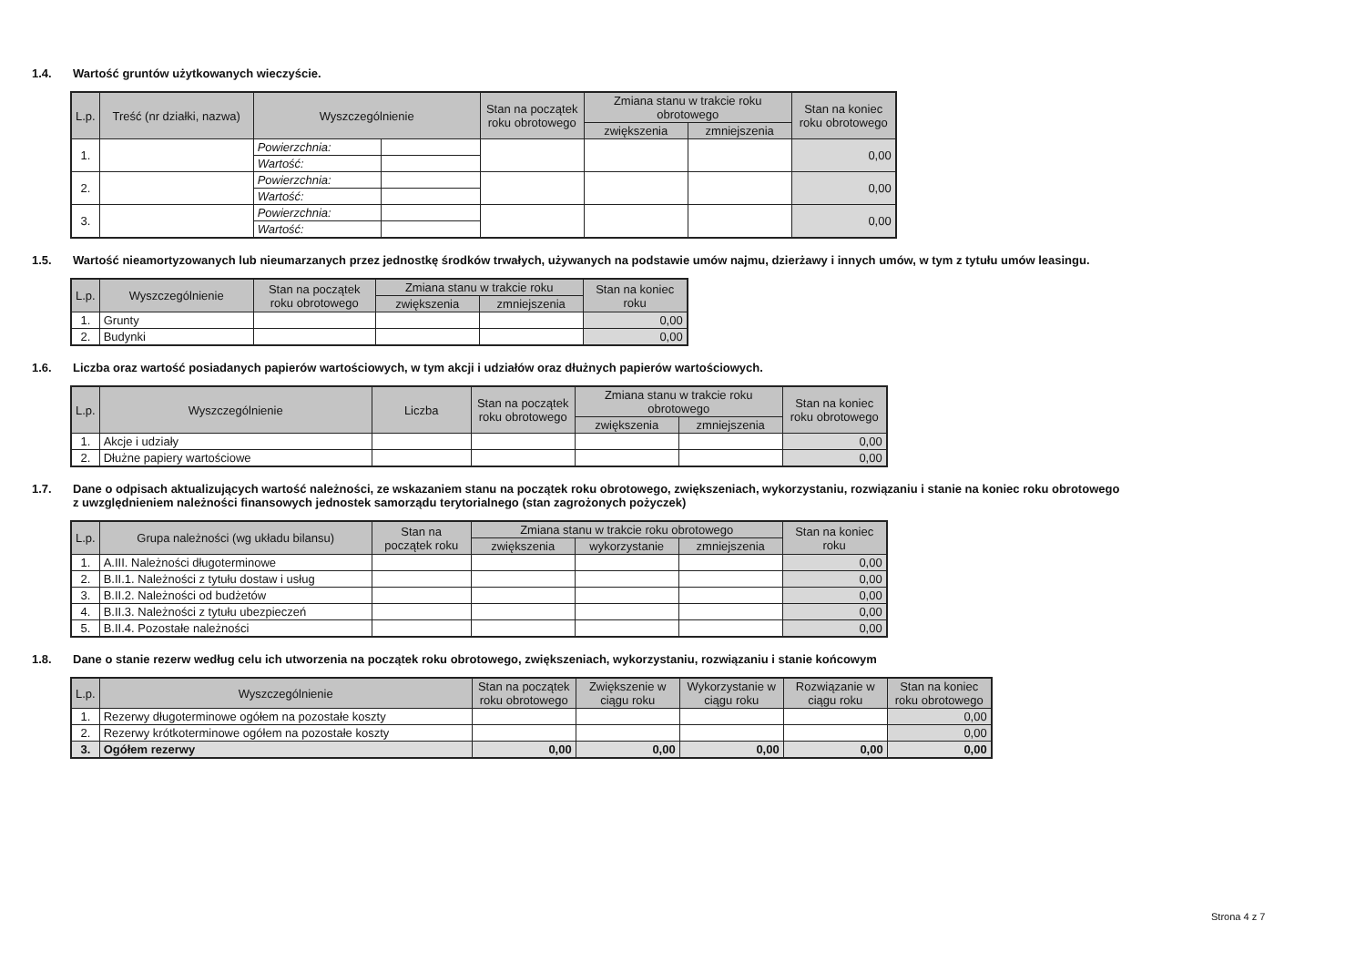1.4. Wartość gruntów użytkowanych wieczyście.
| L.p. | Treść (nr działki, nazwa) | Wyszczególnienie | | Stan na początek roku obrotowego | Zmiana stanu w trakcie roku obrotowego | | Stan na koniec roku obrotowego |
| --- | --- | --- | --- | --- | --- | --- | --- |
| | | | | | zwiększenia | zmniejszenia | |
| 1. | | Powierzchnia: | | | | | 0,00 |
| | | Wartość: | | | | | |
| 2. | | Powierzchnia: | | | | | 0,00 |
| | | Wartość: | | | | | |
| 3. | | Powierzchnia: | | | | | 0,00 |
| | | Wartość: | | | | | |
1.5. Wartość nieamortyzowanych lub nieumarzanych przez jednostkę środków trwałych, używanych na podstawie umów najmu, dzierżawy i innych umów, w tym z tytułu umów leasingu.
| L.p. | Wyszczególnienie | Stan na początek roku obrotowego | Zmiana stanu w trakcie roku | | Stan na koniec roku |
| --- | --- | --- | --- | --- | --- |
| | | | zwiększenia | zmniejszenia | |
| 1. | Grunty | | | | 0,00 |
| 2. | Budynki | | | | 0,00 |
1.6. Liczba oraz wartość posiadanych papierów wartościowych, w tym akcji i udziałów oraz dłużnych papierów wartościowych.
| L.p. | Wyszczególnienie | Liczba | Stan na początek roku obrotowego | Zmiana stanu w trakcie roku obrotowego | | Stan na koniec roku obrotowego |
| --- | --- | --- | --- | --- | --- | --- |
| | | | | zwiększenia | zmniejszenia | |
| 1. | Akcje i udziały | | | | | 0,00 |
| 2. | Dłużne papiery wartościowe | | | | | 0,00 |
1.7. Dane o odpisach aktualizujących wartość należności, ze wskazaniem stanu na początek roku obrotowego, zwiększeniach, wykorzystaniu, rozwiązaniu i stanie na koniec roku obrotowego z uwzględnieniem należności finansowych jednostek samorządu terytorialnego (stan zagrożonych pożyczek)
| L.p. | Grupa należności (wg układu bilansu) | Stan na początek roku | Zmiana stanu w trakcie roku obrotowego | | | Stan na koniec roku |
| --- | --- | --- | --- | --- | --- | --- |
| | | | zwiększenia | wykorzystanie | zmniejszenia | |
| 1. | A.III. Należności długoterminowe | | | | | 0,00 |
| 2. | B.II.1. Należności z tytułu dostaw i usług | | | | | 0,00 |
| 3. | B.II.2. Należności od budżetów | | | | | 0,00 |
| 4. | B.II.3. Należności z tytułu ubezpieczeń | | | | | 0,00 |
| 5. | B.II.4. Pozostałe należności | | | | | 0,00 |
1.8. Dane o stanie rezerw według celu ich utworzenia na początek roku obrotowego, zwiększeniach, wykorzystaniu, rozwiązaniu i stanie końcowym
| L.p. | Wyszczególnienie | Stan na początek roku obrotowego | Zwiększenie w ciągu roku | Wykorzystanie w ciągu roku | Rozwiązanie w ciągu roku | Stan na koniec roku obrotowego |
| --- | --- | --- | --- | --- | --- | --- |
| 1. | Rezerwy długoterminowe ogółem na pozostałe koszty | | | | | 0,00 |
| 2. | Rezerwy krótkoterminowe ogółem na pozostałe koszty | | | | | 0,00 |
| 3. | Ogółem rezerwy | 0,00 | 0,00 | 0,00 | 0,00 | 0,00 |
Strona 4 z 7